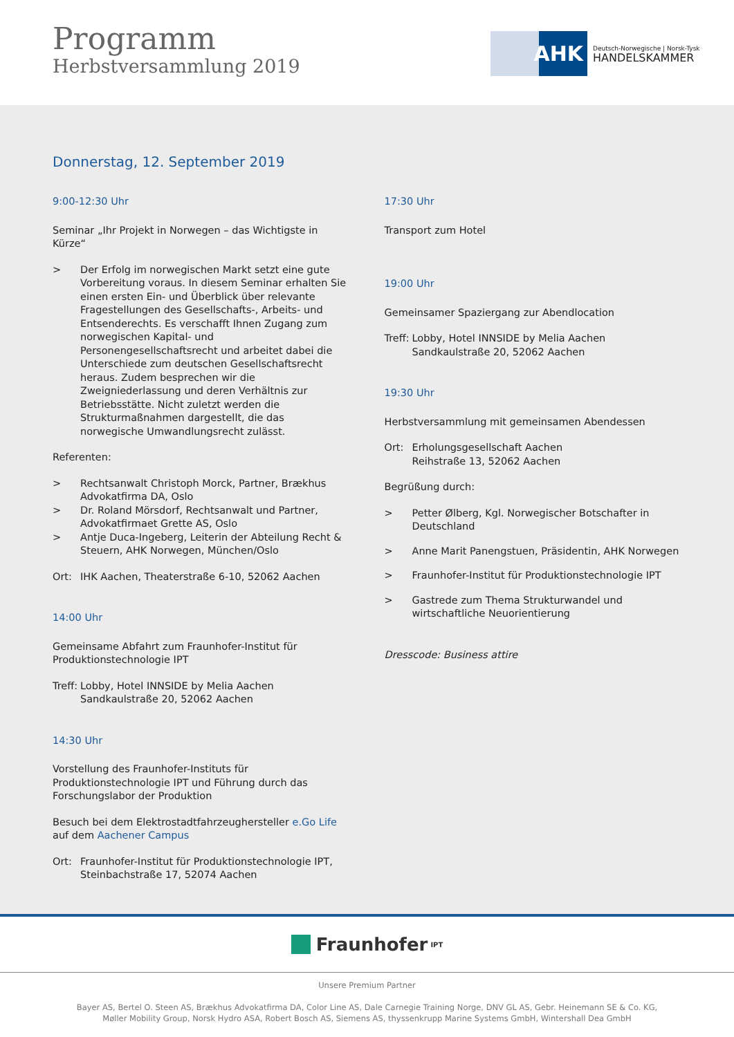Programm
Herbstversammlung 2019
AHK
Deutsch-Norwegische | Norsk-Tysk
HANDELSKAMMER
Donnerstag, 12. September 2019
9:00-12:30 Uhr
Seminar „Ihr Projekt in Norwegen – das Wichtigste in Kürze“
> Der Erfolg im norwegischen Markt setzt eine gute Vorbereitung voraus. In diesem Seminar erhalten Sie einen ersten Ein- und Überblick über relevante Fragestellungen des Gesellschafts-, Arbeits- und Entsenderechts. Es verschafft Ihnen Zugang zum norwegischen Kapital- und Personengesellschaftsrecht und arbeitet dabei die Unterschiede zum deutschen Gesellschaftsrecht heraus. Zudem besprechen wir die Zweigniederlassung und deren Verhältnis zur Betriebsstätte. Nicht zuletzt werden die Strukturmaßnahmen dargestellt, die das norwegische Umwandlungsrecht zulässt.
Referenten:
> Rechtsanwalt Christoph Morck, Partner, Brækhus Advokatfirma DA, Oslo
> Dr. Roland Mörsdorf, Rechtsanwalt und Partner, Advokatfirmaet Grette AS, Oslo
> Antje Duca-Ingeberg, Leiterin der Abteilung Recht & Steuern, AHK Norwegen, München/Oslo
Ort: IHK Aachen, Theaterstraße 6-10, 52062 Aachen
14:00 Uhr
Gemeinsame Abfahrt zum Fraunhofer-Institut für Produktionstechnologie IPT
Treff: Lobby, Hotel INNSIDE by Melia Aachen
Sandkaulstraße 20, 52062 Aachen
14:30 Uhr
Vorstellung des Fraunhofer-Instituts für Produktionstechnologie IPT und Führung durch das Forschungslabor der Produktion
Besuch bei dem Elektrostadtfahrzeughersteller e.Go Life auf dem Aachener Campus
Ort: Fraunhofer-Institut für Produktionstechnologie IPT, Steinbachstraße 17, 52074 Aachen
17:30 Uhr
Transport zum Hotel
19:00 Uhr
Gemeinsamer Spaziergang zur Abendlocation
Treff: Lobby, Hotel INNSIDE by Melia Aachen
Sandkaulstraße 20, 52062 Aachen
19:30 Uhr
Herbstversammlung mit gemeinsamen Abendessen
Ort: Erholungsgesellschaft Aachen
Reihstraße 13, 52062 Aachen
Begrüßung durch:
> Petter Ølberg, Kgl. Norwegischer Botschafter in Deutschland
> Anne Marit Panengstuen, Präsidentin, AHK Norwegen
> Fraunhofer-Institut für Produktionstechnologie IPT
> Gastrede zum Thema Strukturwandel und wirtschaftliche Neuorientierung
Dresscode: Business attire
Fraunhofer IPT
Unsere Premium Partner
Bayer AS, Bertel O. Steen AS, Brækhus Advokatfirma DA, Color Line AS, Dale Carnegie Training Norge, DNV GL AS, Gebr. Heinemann SE & Co. KG,
Møller Mobility Group, Norsk Hydro ASA, Robert Bosch AS, Siemens AS, thyssenkrupp Marine Systems GmbH, Wintershall Dea GmbH